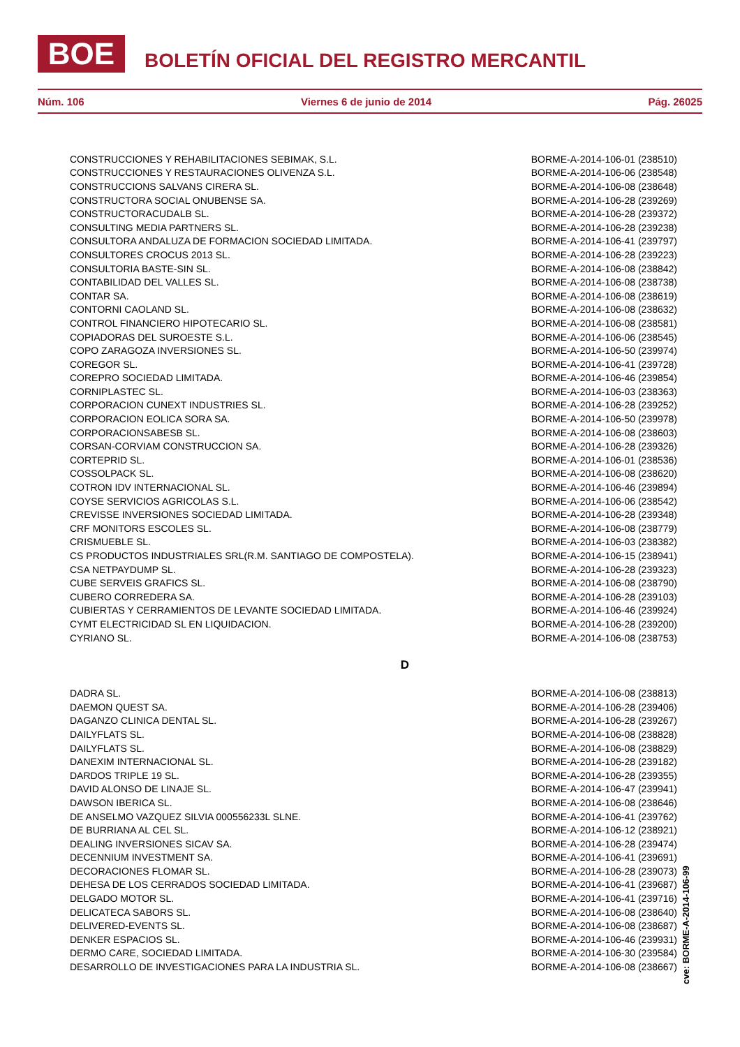BOE BOLETÍN OFICIAL DEL REGISTRO MERCANTIL
Núm. 106 Viernes 6 de junio de 2014 Pág. 26025
| CONSTRUCCIONES Y REHABILITACIONES SEBIMAK, S.L. | BORME-A-2014-106-01 (238510) |
| CONSTRUCCIONES Y RESTAURACIONES OLIVENZA S.L. | BORME-A-2014-106-06 (238548) |
| CONSTRUCCIONS SALVANS CIRERA SL. | BORME-A-2014-106-08 (238648) |
| CONSTRUCTORA SOCIAL ONUBENSE SA. | BORME-A-2014-106-28 (239269) |
| CONSTRUCTORACUDALB SL. | BORME-A-2014-106-28 (239372) |
| CONSULTING MEDIA PARTNERS SL. | BORME-A-2014-106-28 (239238) |
| CONSULTORA ANDALUZA DE FORMACION SOCIEDAD LIMITADA. | BORME-A-2014-106-41 (239797) |
| CONSULTORES CROCUS 2013 SL. | BORME-A-2014-106-28 (239223) |
| CONSULTORIA BASTE-SIN SL. | BORME-A-2014-106-08 (238842) |
| CONTABILIDAD DEL VALLES SL. | BORME-A-2014-106-08 (238738) |
| CONTAR SA. | BORME-A-2014-106-08 (238619) |
| CONTORNI CAOLAND SL. | BORME-A-2014-106-08 (238632) |
| CONTROL FINANCIERO HIPOTECARIO SL. | BORME-A-2014-106-08 (238581) |
| COPIADORAS DEL SUROESTE S.L. | BORME-A-2014-106-06 (238545) |
| COPO ZARAGOZA INVERSIONES SL. | BORME-A-2014-106-50 (239974) |
| COREGOR SL. | BORME-A-2014-106-41 (239728) |
| COREPRO SOCIEDAD LIMITADA. | BORME-A-2014-106-46 (239854) |
| CORNIPLASTEC SL. | BORME-A-2014-106-03 (238363) |
| CORPORACION CUNEXT INDUSTRIES SL. | BORME-A-2014-106-28 (239252) |
| CORPORACION EOLICA SORA SA. | BORME-A-2014-106-50 (239978) |
| CORPORACIONSABESB SL. | BORME-A-2014-106-08 (238603) |
| CORSAN-CORVIAM CONSTRUCCION SA. | BORME-A-2014-106-28 (239326) |
| CORTEPRID SL. | BORME-A-2014-106-01 (238536) |
| COSSOLPACK SL. | BORME-A-2014-106-08 (238620) |
| COTRON IDV INTERNACIONAL SL. | BORME-A-2014-106-46 (239894) |
| COYSE SERVICIOS AGRICOLAS S.L. | BORME-A-2014-106-06 (238542) |
| CREVISSE INVERSIONES SOCIEDAD LIMITADA. | BORME-A-2014-106-28 (239348) |
| CRF MONITORS ESCOLES SL. | BORME-A-2014-106-08 (238779) |
| CRISMUEBLE SL. | BORME-A-2014-106-03 (238382) |
| CS PRODUCTOS INDUSTRIALES SRL(R.M. SANTIAGO DE COMPOSTELA). | BORME-A-2014-106-15 (238941) |
| CSA NETPAYDUMP SL. | BORME-A-2014-106-28 (239323) |
| CUBE SERVEIS GRAFICS SL. | BORME-A-2014-106-08 (238790) |
| CUBERO CORREDERA SA. | BORME-A-2014-106-28 (239103) |
| CUBIERTAS Y CERRAMIENTOS DE LEVANTE SOCIEDAD LIMITADA. | BORME-A-2014-106-46 (239924) |
| CYMT ELECTRICIDAD SL EN LIQUIDACION. | BORME-A-2014-106-28 (239200) |
| CYRIANO SL. | BORME-A-2014-106-08 (238753) |
D
| DADRA SL. | BORME-A-2014-106-08 (238813) |
| DAEMON QUEST SA. | BORME-A-2014-106-28 (239406) |
| DAGANZO CLINICA DENTAL SL. | BORME-A-2014-106-28 (239267) |
| DAILYFLATS SL. | BORME-A-2014-106-08 (238828) |
| DAILYFLATS SL. | BORME-A-2014-106-08 (238829) |
| DANEXIM INTERNACIONAL SL. | BORME-A-2014-106-28 (239182) |
| DARDOS TRIPLE 19 SL. | BORME-A-2014-106-28 (239355) |
| DAVID ALONSO DE LINAJE SL. | BORME-A-2014-106-47 (239941) |
| DAWSON IBERICA SL. | BORME-A-2014-106-08 (238646) |
| DE ANSELMO VAZQUEZ SILVIA 000556233L SLNE. | BORME-A-2014-106-41 (239762) |
| DE BURRIANA AL CEL SL. | BORME-A-2014-106-12 (238921) |
| DEALING INVERSIONES SICAV SA. | BORME-A-2014-106-28 (239474) |
| DECENNIUM INVESTMENT SA. | BORME-A-2014-106-41 (239691) |
| DECORACIONES FLOMAR SL. | BORME-A-2014-106-28 (239073) |
| DEHESA DE LOS CERRADOS SOCIEDAD LIMITADA. | BORME-A-2014-106-41 (239687) |
| DELGADO MOTOR SL. | BORME-A-2014-106-41 (239716) |
| DELICATECA SABORS SL. | BORME-A-2014-106-08 (238640) |
| DELIVERED-EVENTS SL. | BORME-A-2014-106-08 (238687) |
| DENKER ESPACIOS SL. | BORME-A-2014-106-46 (239931) |
| DERMO CARE, SOCIEDAD LIMITADA. | BORME-A-2014-106-30 (239584) |
| DESARROLLO DE INVESTIGACIONES PARA LA INDUSTRIA SL. | BORME-A-2014-106-08 (238667) |
cve: BORME-A-2014-106-99